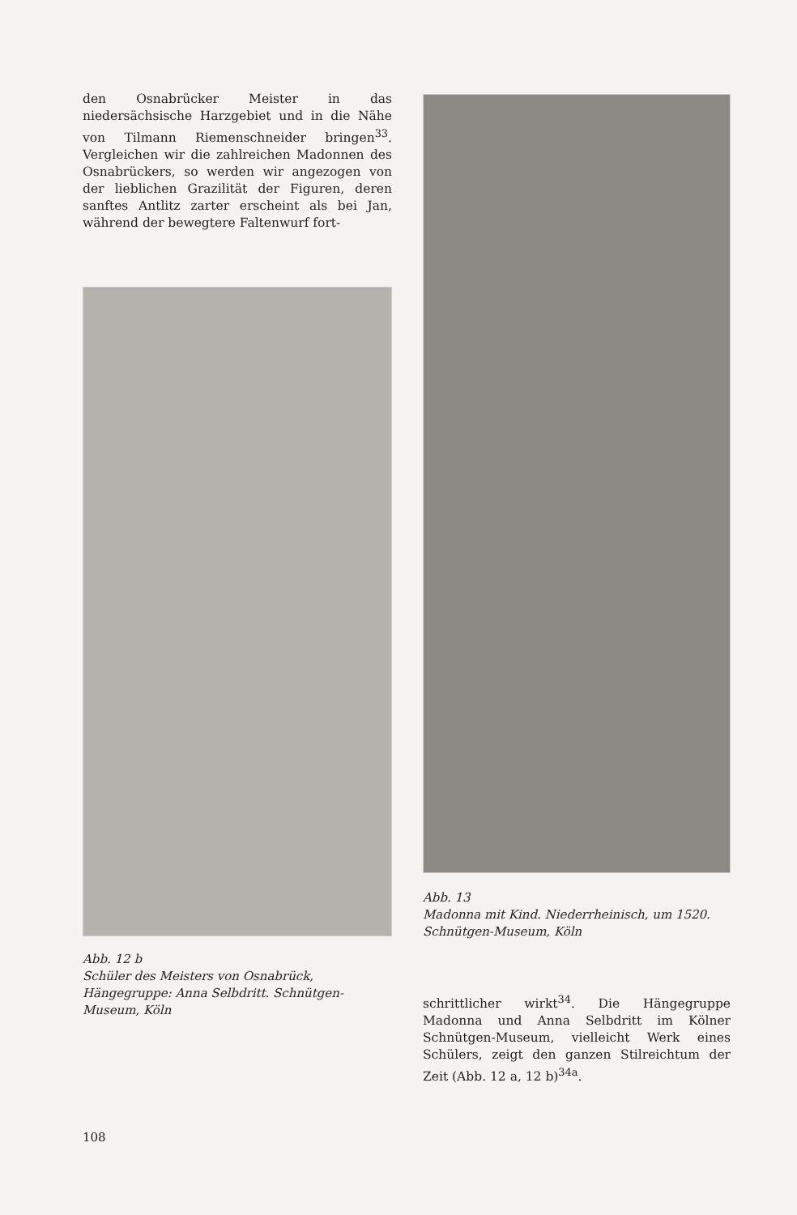den Osnabrücker Meister in das niedersächsische Harzgebiet und in die Nähe von Tilmann Riemenschneider bringen<sup>33</sup>. Vergleichen wir die zahlreichen Madonnen des Osnabrückers, so werden wir angezogen von der lieblichen Grazilität der Figuren, deren sanftes Antlitz zarter erscheint als bei Jan, während der bewegtere Faltenwurf fort-
Abb. 12 b
Schüler des Meisters von Osnabrück, Hängegruppe: Anna Selbdritt. Schnütgen-Museum, Köln
Abb. 13
Madonna mit Kind. Niederrheinisch, um 1520.
Schnütgen-Museum, Köln
schrittlicher wirkt<sup>34</sup>. Die Hängegruppe Madonna und Anna Selbdritt im Kölner Schnütgen-Museum, vielleicht Werk eines Schülers, zeigt den ganzen Stilreichtum der Zeit (Abb. 12 a, 12 b)<sup>34a</sup>.
108